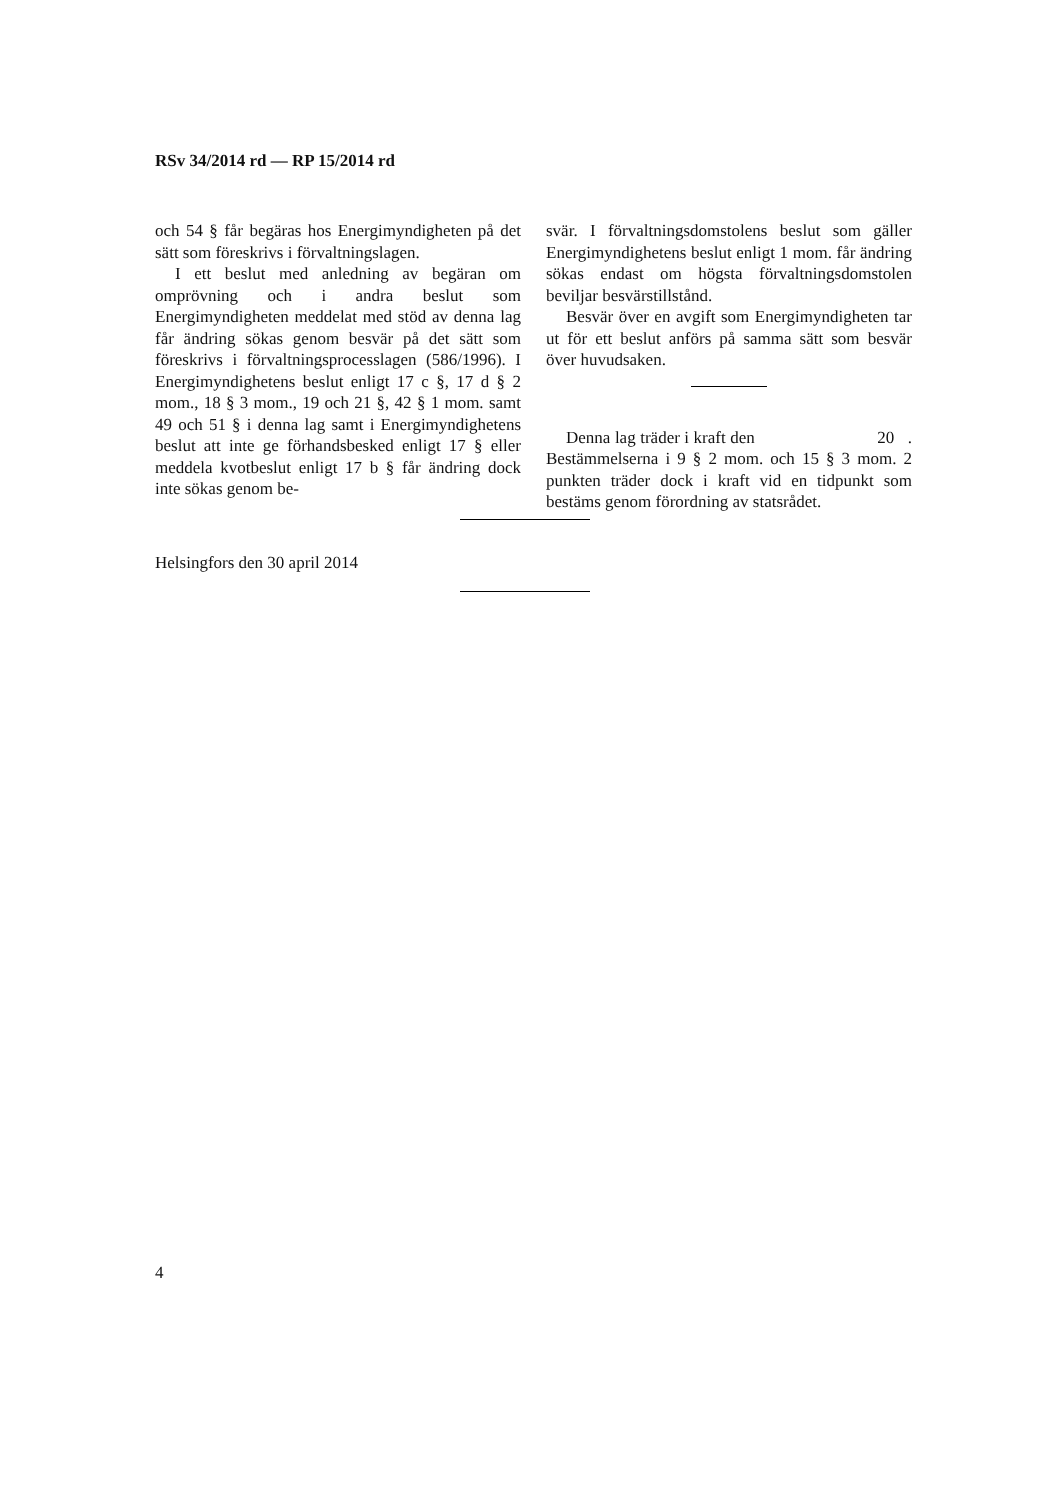RSv 34/2014 rd — RP 15/2014 rd
och 54 § får begäras hos Energimyndigheten på det sätt som föreskrivs i förvaltningslagen.
I ett beslut med anledning av begäran om omprövning och i andra beslut som Energimyndigheten meddelat med stöd av denna lag får ändring sökas genom besvär på det sätt som föreskrivs i förvaltningsprocesslagen (586/1996). I Energimyndighetens beslut enligt 17 c §, 17 d § 2 mom., 18 § 3 mom., 19 och 21 §, 42 § 1 mom. samt 49 och 51 § i denna lag samt i Energimyndighetens beslut att inte ge förhandsbesked enligt 17 § eller meddela kvotbeslut enligt 17 b § får ändring dock inte sökas genom be-
svär. I förvaltningsdomstolens beslut som gäller Energimyndighetens beslut enligt 1 mom. får ändring sökas endast om högsta förvaltningsdomstolen beviljar besvärstillstånd.
Besvär över en avgift som Energimyndigheten tar ut för ett beslut anförs på samma sätt som besvär över huvudsaken.
Denna lag träder i kraft den 20 . Bestämmelserna i 9 § 2 mom. och 15 § 3 mom. 2 punkten träder dock i kraft vid en tidpunkt som bestäms genom förordning av statsrådet.
Helsingfors den 30 april 2014
4